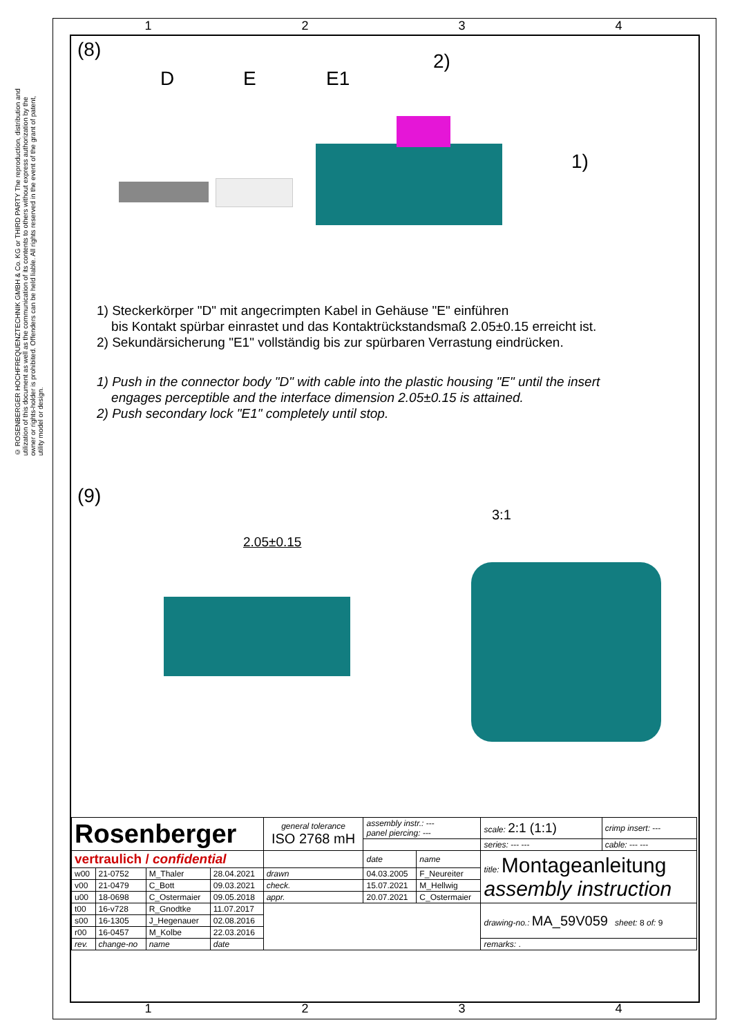© ROSENBERGER HOCHFREQUENZTECHNIK GMBH & Co. KG or THIRD PARTY The reproduction, distribution and utilization of this document as well as the communication of its contents to others without express authorization by the owner or rights-holder is prohibited. Offenders can be held liable. All rights reserved in the event of the grant of patent, utility model or design.
1 2 3 4
(8)
D E E1
2)
1)
1) Steckerkörper "D" mit angecrimpten Kabel in Gehäuse "E" einführen
bis Kontakt spürbar einrastet und das Kontaktrückstandsmaß 2.05±0.15 erreicht ist.
2) Sekundärsicherung "E1" vollständig bis zur spürbaren Verrastung eindrücken.
1) Push in the connector body "D" with cable into the plastic housing "E" until the insert
engages perceptible and the interface dimension 2.05±0.15 is attained.
2) Push secondary lock "E1" completely until stop.
(9)
3:1
2.05±0.15
| Rosenberger | | | | general tolerance ISO 2768 mH | assembly instr.: --- panel piercing: --- | | scale: 2:1 (1:1) | crimp insert: --- |
| | | | | | | | series: --- --- | cable: --- --- |
| vertraulich / confidential | | | | | date | name | title: Montageanleitung assembly instruction | |
| w00 | 21-0752 | M_Thaler | 28.04.2021 | drawn | 04.03.2005 | F_Neureiter | | |
| v00 | 21-0479 | C_Bott | 09.03.2021 | check. | 15.07.2021 | M_Hellwig | | |
| u00 | 18-0698 | C_Ostermaier | 09.05.2018 | appr. | 20.07.2021 | C_Ostermaier | | |
| t00 | 16-v728 | R_Gnodtke | 11.07.2017 | | | | drawing-no.: MA_59V059 sheet: 8 of: 9 | |
| s00 | 16-1305 | J_Hegenauer | 02.08.2016 | | | | | |
| r00 | 16-0457 | M_Kolbe | 22.03.2016 | | | | | |
| rev. | change-no | name | date | | | | remarks: . | |
1 2 3 4